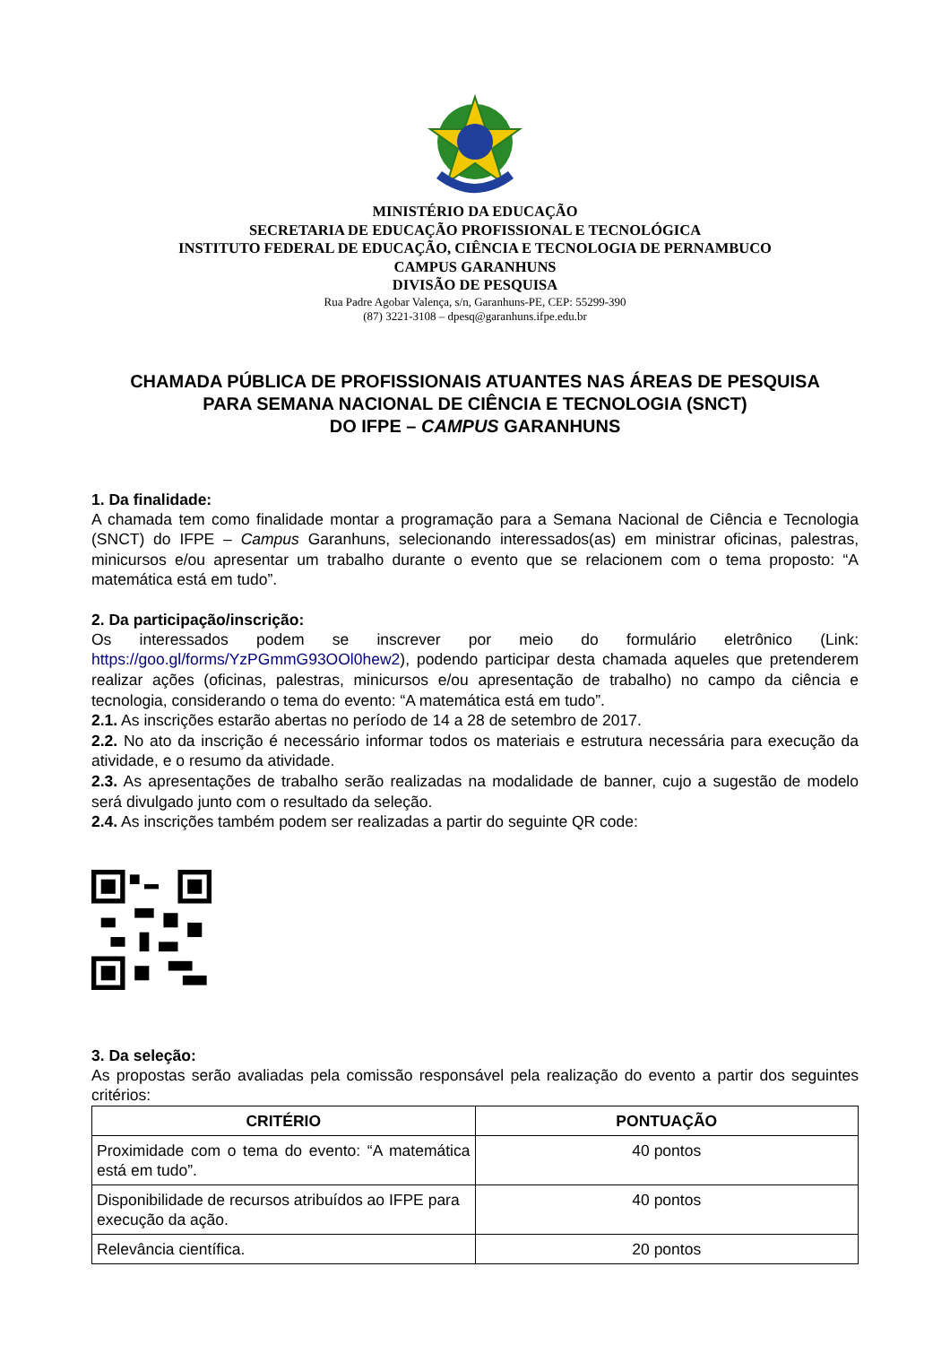MINISTÉRIO DA EDUCAÇÃO
SECRETARIA DE EDUCAÇÃO PROFISSIONAL E TECNOLÓGICA
INSTITUTO FEDERAL DE EDUCAÇÃO, CIÊNCIA E TECNOLOGIA DE PERNAMBUCO
CAMPUS GARANHUNS
DIVISÃO DE PESQUISA
Rua Padre Agobar Valença, s/n, Garanhuns-PE, CEP: 55299-390
(87) 3221-3108 – dpesq@garanhuns.ifpe.edu.br
CHAMADA PÚBLICA DE PROFISSIONAIS ATUANTES NAS ÁREAS DE PESQUISA
PARA SEMANA NACIONAL DE CIÊNCIA E TECNOLOGIA (SNCT)
DO IFPE – CAMPUS GARANHUNS
1. Da finalidade:
A chamada tem como finalidade montar a programação para a Semana Nacional de Ciência e Tecnologia (SNCT) do IFPE – Campus Garanhuns, selecionando interessados(as) em ministrar oficinas, palestras, minicursos e/ou apresentar um trabalho durante o evento que se relacionem com o tema proposto: “A matemática está em tudo”.
2. Da participação/inscrição:
Os interessados podem se inscrever por meio do formulário eletrônico (Link: https://goo.gl/forms/YzPGmmG93OOl0hew2), podendo participar desta chamada aqueles que pretenderem realizar ações (oficinas, palestras, minicursos e/ou apresentação de trabalho) no campo da ciência e tecnologia, considerando o tema do evento: “A matemática está em tudo”.
2.1. As inscrições estarão abertas no período de 14 a 28 de setembro de 2017.
2.2. No ato da inscrição é necessário informar todos os materiais e estrutura necessária para execução da atividade, e o resumo da atividade.
2.3. As apresentações de trabalho serão realizadas na modalidade de banner, cujo a sugestão de modelo será divulgado junto com o resultado da seleção.
2.4. As inscrições também podem ser realizadas a partir do seguinte QR code:
3. Da seleção:
As propostas serão avaliadas pela comissão responsável pela realização do evento a partir dos seguintes critérios:
| CRITÉRIO | PONTUAÇÃO |
| --- | --- |
| Proximidade com o tema do evento: “A matemática está em tudo”. | 40 pontos |
| Disponibilidade de recursos atribuídos ao IFPE para execução da ação. | 40 pontos |
| Relevância científica. | 20 pontos |